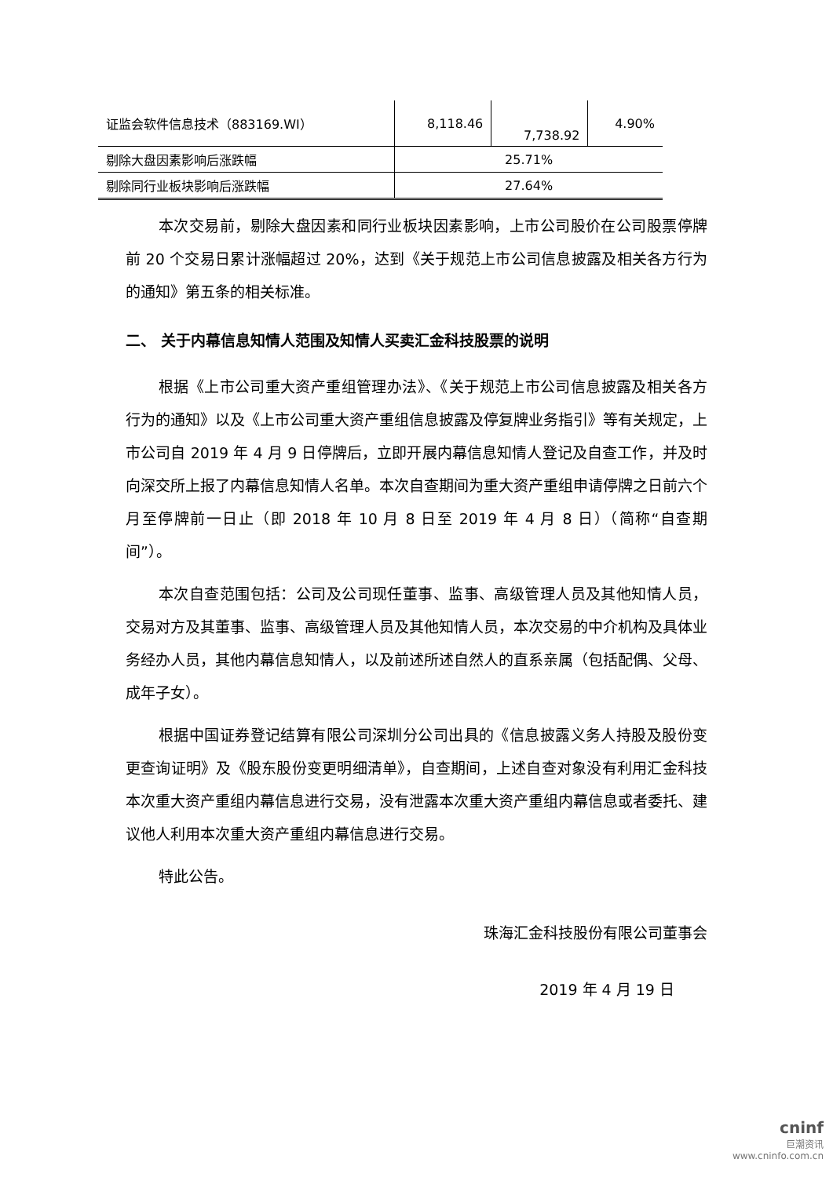| 证监会软件信息技术（883169.WI） | 8,118.46 | 7,738.92 | 4.90% |
| 剔除大盘因素影响后涨跌幅 | 25.71% | | |
| 剔除同行业板块影响后涨跌幅 | 27.64% | | |
本次交易前，剔除大盘因素和同行业板块因素影响，上市公司股价在公司股票停牌前 20 个交易日累计涨幅超过 20%，达到《关于规范上市公司信息披露及相关各方行为的通知》第五条的相关标准。
二、 关于内幕信息知情人范围及知情人买卖汇金科技股票的说明
根据《上市公司重大资产重组管理办法》、《关于规范上市公司信息披露及相关各方行为的通知》以及《上市公司重大资产重组信息披露及停复牌业务指引》等有关规定，上市公司自 2019 年 4 月 9 日停牌后，立即开展内幕信息知情人登记及自查工作，并及时向深交所上报了内幕信息知情人名单。本次自查期间为重大资产重组申请停牌之日前六个月至停牌前一日止（即 2018 年 10 月 8 日至 2019 年 4 月 8 日）（简称“自查期间”）。
本次自查范围包括：公司及公司现任董事、监事、高级管理人员及其他知情人员，交易对方及其董事、监事、高级管理人员及其他知情人员，本次交易的中介机构及具体业务经办人员，其他内幕信息知情人，以及前述所述自然人的直系亲属（包括配偶、父母、成年子女）。
根据中国证券登记结算有限公司深圳分公司出具的《信息披露义务人持股及股份变更查询证明》及《股东股份变更明细清单》，自查期间，上述自查对象没有利用汇金科技本次重大资产重组内幕信息进行交易，没有泄露本次重大资产重组内幕信息或者委托、建议他人利用本次重大资产重组内幕信息进行交易。
特此公告。
珠海汇金科技股份有限公司董事会
2019 年 4 月 19 日
cninf
巨潮资讯
www.cninfo.com.cn